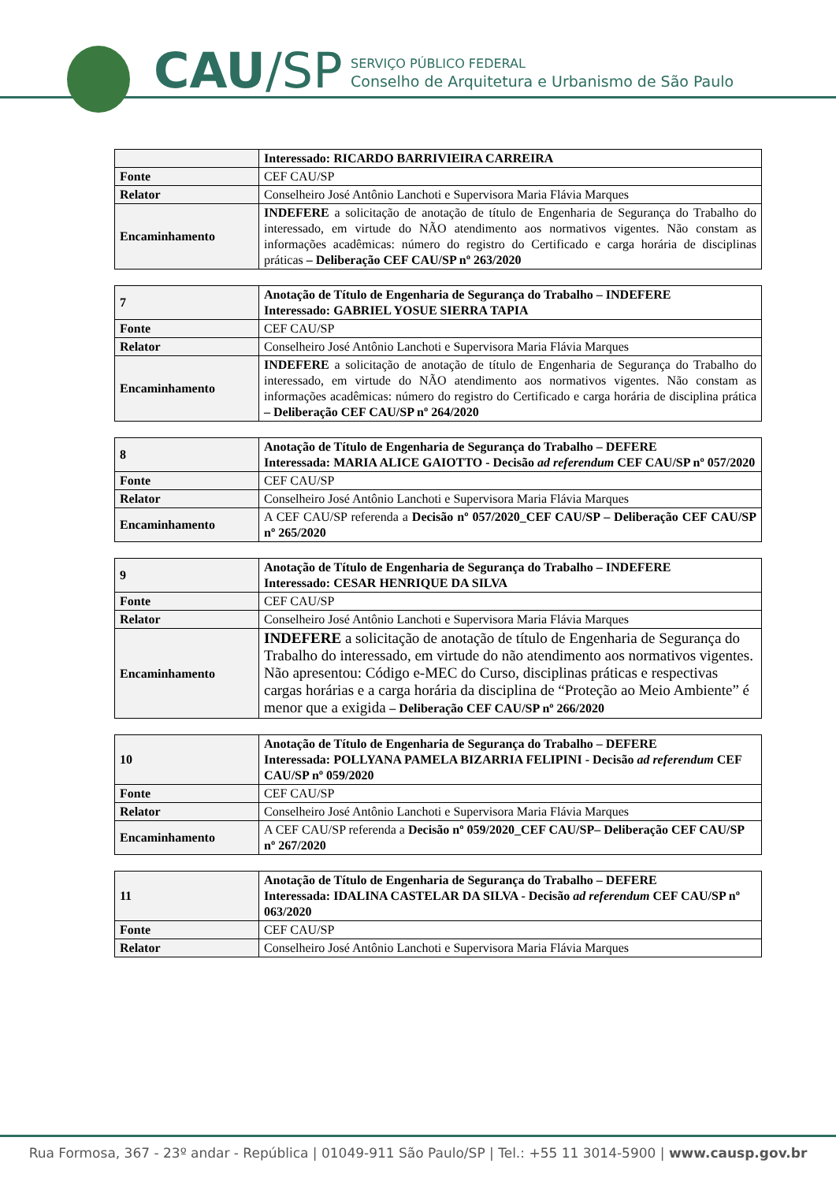CAU/SP
SERVIÇO PÚBLICO FEDERAL
Conselho de Arquitetura e Urbanismo de São Paulo
| | Interessado: RICARDO BARRIVIEIRA CARREIRA |
| Fonte | CEF CAU/SP |
| Relator | Conselheiro José Antônio Lanchoti e Supervisora Maria Flávia Marques |
| Encaminhamento | INDEFERE a solicitação de anotação de título de Engenharia de Segurança do Trabalho do interessado, em virtude do NÃO atendimento aos normativos vigentes. Não constam as informações acadêmicas: número do registro do Certificado e carga horária de disciplinas práticas – Deliberação CEF CAU/SP nº 263/2020 |
| 7 | Anotação de Título de Engenharia de Segurança do Trabalho – INDEFERE Interessado: GABRIEL YOSUE SIERRA TAPIA |
| Fonte | CEF CAU/SP |
| Relator | Conselheiro José Antônio Lanchoti e Supervisora Maria Flávia Marques |
| Encaminhamento | INDEFERE a solicitação de anotação de título de Engenharia de Segurança do Trabalho do interessado, em virtude do NÃO atendimento aos normativos vigentes. Não constam as informações acadêmicas: número do registro do Certificado e carga horária de disciplina prática – Deliberação CEF CAU/SP nº 264/2020 |
| 8 | Anotação de Título de Engenharia de Segurança do Trabalho – DEFERE Interessada: MARIA ALICE GAIOTTO - Decisão ad referendum CEF CAU/SP nº 057/2020 |
| Fonte | CEF CAU/SP |
| Relator | Conselheiro José Antônio Lanchoti e Supervisora Maria Flávia Marques |
| Encaminhamento | A CEF CAU/SP referenda a Decisão nº 057/2020_CEF CAU/SP – Deliberação CEF CAU/SP nº 265/2020 |
| 9 | Anotação de Título de Engenharia de Segurança do Trabalho – INDEFERE Interessado: CESAR HENRIQUE DA SILVA |
| Fonte | CEF CAU/SP |
| Relator | Conselheiro José Antônio Lanchoti e Supervisora Maria Flávia Marques |
| Encaminhamento | INDEFERE a solicitação de anotação de título de Engenharia de Segurança do Trabalho do interessado, em virtude do não atendimento aos normativos vigentes. Não apresentou: Código e-MEC do Curso, disciplinas práticas e respectivas cargas horárias e a carga horária da disciplina de “Proteção ao Meio Ambiente” é menor que a exigida – Deliberação CEF CAU/SP nº 266/2020 |
| 10 | Anotação de Título de Engenharia de Segurança do Trabalho – DEFERE Interessada: POLLYANA PAMELA BIZARRIA FELIPINI - Decisão ad referendum CEF CAU/SP nº 059/2020 |
| Fonte | CEF CAU/SP |
| Relator | Conselheiro José Antônio Lanchoti e Supervisora Maria Flávia Marques |
| Encaminhamento | A CEF CAU/SP referenda a Decisão nº 059/2020_CEF CAU/SP– Deliberação CEF CAU/SP nº 267/2020 |
| 11 | Anotação de Título de Engenharia de Segurança do Trabalho – DEFERE Interessada: IDALINA CASTELAR DA SILVA - Decisão ad referendum CEF CAU/SP nº 063/2020 |
| Fonte | CEF CAU/SP |
| Relator | Conselheiro José Antônio Lanchoti e Supervisora Maria Flávia Marques |
Rua Formosa, 367 - 23º andar - República | 01049-911 São Paulo/SP | Tel.: +55 11 3014-5900 | www.causp.gov.br